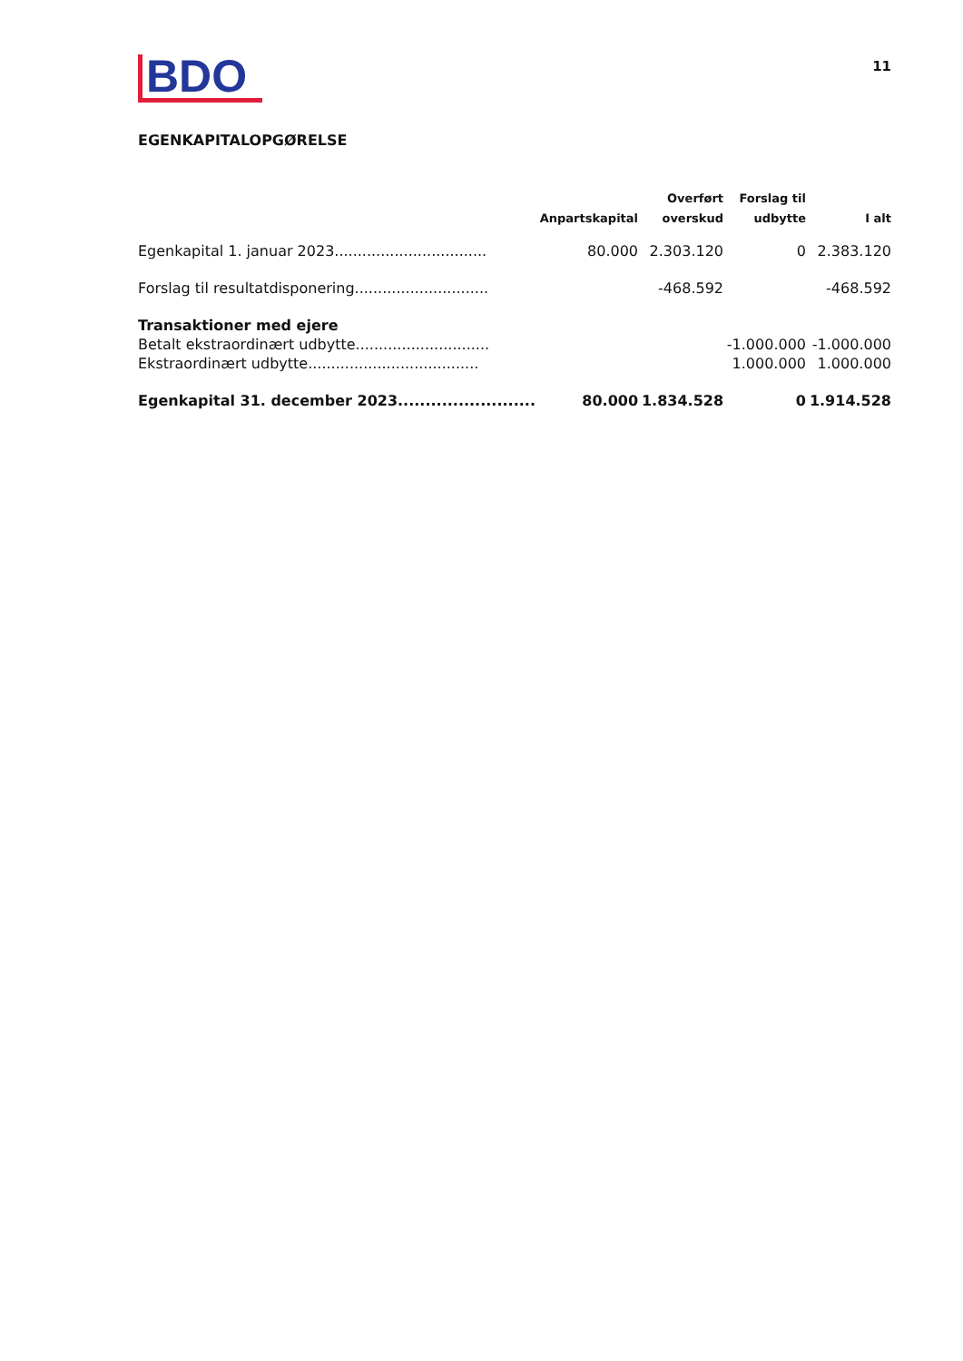BDO
11
EGENKAPITALOPGØRELSE
| | Anpartskapital | Overført overskud | Forslag til udbytte | I alt |
| --- | --- | --- | --- | --- |
| Egenkapital 1. januar 2023................................. | 80.000 | 2.303.120 | 0 | 2.383.120 |
| Forslag til resultatdisponering............................. | | -468.592 | | -468.592 |
| Transaktioner med ejere | | | | |
| Betalt ekstraordinært udbytte............................. | | | -1.000.000 | -1.000.000 |
| Ekstraordinært udbytte..................................... | | | 1.000.000 | 1.000.000 |
| Egenkapital 31. december 2023......................... | 80.000 | 1.834.528 | 0 | 1.914.528 |